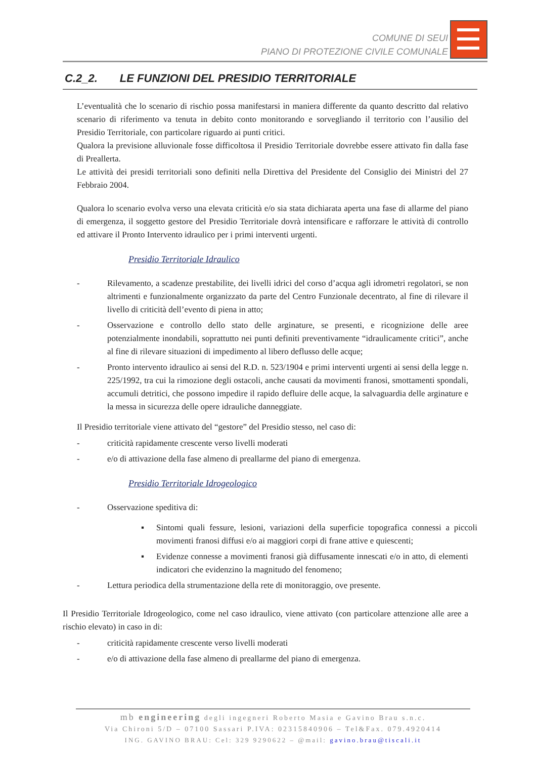COMUNE DI SEUI
PIANO DI PROTEZIONE CIVILE COMUNALE
C.2_2. LE FUNZIONI DEL PRESIDIO TERRITORIALE
L’eventualità che lo scenario di rischio possa manifestarsi in maniera differente da quanto descritto dal relativo scenario di riferimento va tenuta in debito conto monitorando e sorvegliando il territorio con l’ausilio del Presidio Territoriale, con particolare riguardo ai punti critici.
Qualora la previsione alluvionale fosse difficoltosa il Presidio Territoriale dovrebbe essere attivato fin dalla fase di Preallerta.
Le attività dei presidi territoriali sono definiti nella Direttiva del Presidente del Consiglio dei Ministri del 27 Febbraio 2004.
Qualora lo scenario evolva verso una elevata criticità e/o sia stata dichiarata aperta una fase di allarme del piano di emergenza, il soggetto gestore del Presidio Territoriale dovrà intensificare e rafforzare le attività di controllo ed attivare il Pronto Intervento idraulico per i primi interventi urgenti.
Presidio Territoriale Idraulico
- Rilevamento, a scadenze prestabilite, dei livelli idrici del corso d’acqua agli idrometri regolatori, se non altrimenti e funzionalmente organizzato da parte del Centro Funzionale decentrato, al fine di rilevare il livello di criticità dell’evento di piena in atto;
- Osservazione e controllo dello stato delle arginature, se presenti, e ricognizione delle aree potenzialmente inondabili, soprattutto nei punti definiti preventivamente “idraulicamente critici”, anche al fine di rilevare situazioni di impedimento al libero deflusso delle acque;
- Pronto intervento idraulico ai sensi del R.D. n. 523/1904 e primi interventi urgenti ai sensi della legge n. 225/1992, tra cui la rimozione degli ostacoli, anche causati da movimenti franosi, smottamenti spondali, accumuli detritici, che possono impedire il rapido defluire delle acque, la salvaguardia delle arginature e la messa in sicurezza delle opere idrauliche danneggiate.
Il Presidio territoriale viene attivato del “gestore” del Presidio stesso, nel caso di:
- criticità rapidamente crescente verso livelli moderati
- e/o di attivazione della fase almeno di preallarme del piano di emergenza.
Presidio Territoriale Idrogeologico
- Osservazione speditiva di:
▪ Sintomi quali fessure, lesioni, variazioni della superficie topografica connessi a piccoli movimenti franosi diffusi e/o ai maggiori corpi di frane attive e quiescenti;
▪ Evidenze connesse a movimenti franosi già diffusamente innescati e/o in atto, di elementi indicatori che evidenzino la magnitudo del fenomeno;
- Lettura periodica della strumentazione della rete di monitoraggio, ove presente.
Il Presidio Territoriale Idrogeologico, come nel caso idraulico, viene attivato (con particolare attenzione alle aree a rischio elevato) in caso in di:
- criticità rapidamente crescente verso livelli moderati
- e/o di attivazione della fase almeno di preallarme del piano di emergenza.
mb engineering degli ingegneri Roberto Masia e Gavino Brau s.n.c.
Via Chironi 5/D – 07100 Sassari P.IVA: 02315840906 – Tel&Fax. 079.4920414
ING. GAVINO BRAU: Cel: 329 9290622 – @mail: gavino.brau@tiscali.it